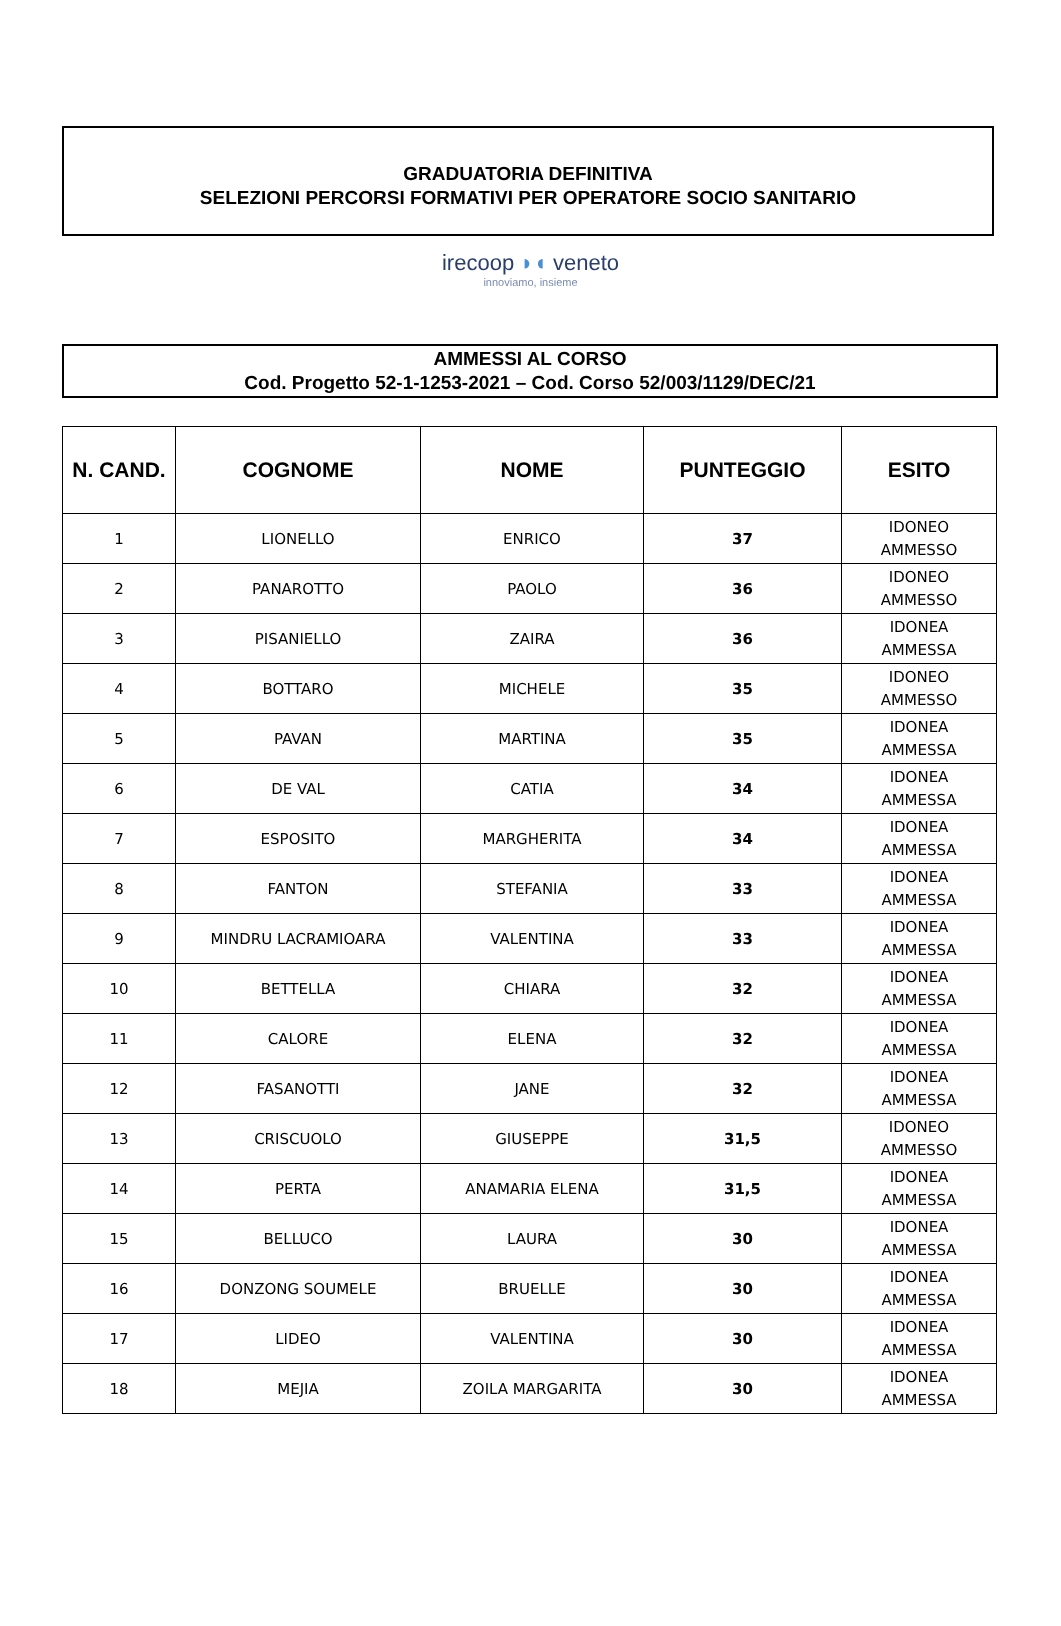GRADUATORIA DEFINITIVA
SELEZIONI PERCORSI FORMATIVI PER OPERATORE SOCIO SANITARIO
irecoop ◗◖ veneto
innoviamo, insieme
AMMESSI AL CORSO
Cod. Progetto 52-1-1253-2021 – Cod. Corso 52/003/1129/DEC/21
| N. CAND. | COGNOME | NOME | PUNTEGGIO | ESITO |
| --- | --- | --- | --- | --- |
| 1 | LIONELLO | ENRICO | 37 | IDONEO AMMESSO |
| 2 | PANAROTTO | PAOLO | 36 | IDONEO AMMESSO |
| 3 | PISANIELLO | ZAIRA | 36 | IDONEA AMMESSA |
| 4 | BOTTARO | MICHELE | 35 | IDONEO AMMESSO |
| 5 | PAVAN | MARTINA | 35 | IDONEA AMMESSA |
| 6 | DE VAL | CATIA | 34 | IDONEA AMMESSA |
| 7 | ESPOSITO | MARGHERITA | 34 | IDONEA AMMESSA |
| 8 | FANTON | STEFANIA | 33 | IDONEA AMMESSA |
| 9 | MINDRU LACRAMIOARA | VALENTINA | 33 | IDONEA AMMESSA |
| 10 | BETTELLA | CHIARA | 32 | IDONEA AMMESSA |
| 11 | CALORE | ELENA | 32 | IDONEA AMMESSA |
| 12 | FASANOTTI | JANE | 32 | IDONEA AMMESSA |
| 13 | CRISCUOLO | GIUSEPPE | 31,5 | IDONEO AMMESSO |
| 14 | PERTA | ANAMARIA ELENA | 31,5 | IDONEA AMMESSA |
| 15 | BELLUCO | LAURA | 30 | IDONEA AMMESSA |
| 16 | DONZONG SOUMELE | BRUELLE | 30 | IDONEA AMMESSA |
| 17 | LIDEO | VALENTINA | 30 | IDONEA AMMESSA |
| 18 | MEJIA | ZOILA MARGARITA | 30 | IDONEA AMMESSA |